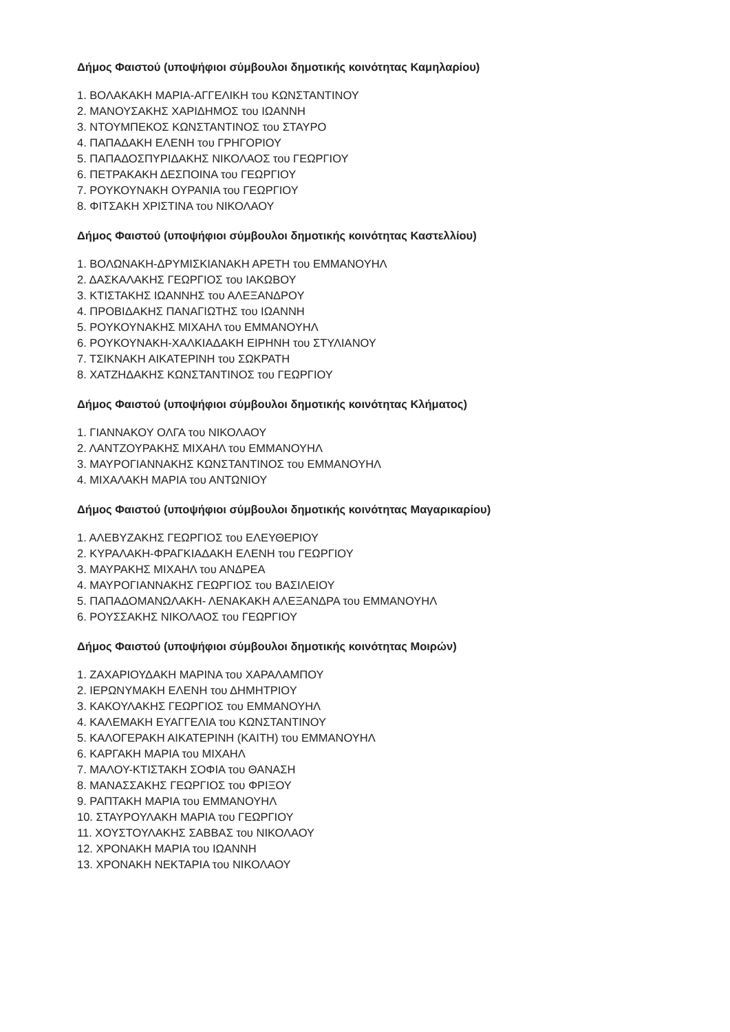Δήμος Φαιστού (υποψήφιοι σύμβουλοι δημοτικής κοινότητας Καμηλαρίου)
1. ΒΟΛΑΚΑΚΗ ΜΑΡΙΑ-ΑΓΓΕΛΙΚΗ του ΚΩΝΣΤΑΝΤΙΝΟΥ
2. ΜΑΝΟΥΣΑΚΗΣ ΧΑΡΙΔΗΜΟΣ του ΙΩΑΝΝΗ
3. ΝΤΟΥΜΠΕΚΟΣ ΚΩΝΣΤΑΝΤΙΝΟΣ του ΣΤΑΥΡΟ
4. ΠΑΠΑΔΑΚΗ ΕΛΕΝΗ του ΓΡΗΓΟΡΙΟΥ
5. ΠΑΠΑΔΟΣΠΥΡΙΔΑΚΗΣ ΝΙΚΟΛΑΟΣ του ΓΕΩΡΓΙΟΥ
6. ΠΕΤΡΑΚΑΚΗ ΔΕΣΠΟΙΝΑ του ΓΕΩΡΓΙΟΥ
7. ΡΟΥΚΟΥΝΑΚΗ ΟΥΡΑΝΙΑ του ΓΕΩΡΓΙΟΥ
8. ΦΙΤΣΑΚΗ ΧΡΙΣΤΙΝΑ του ΝΙΚΟΛΑΟΥ
Δήμος Φαιστού (υποψήφιοι σύμβουλοι δημοτικής κοινότητας Καστελλίου)
1. ΒΟΛΩΝΑΚΗ-ΔΡΥΜΙΣΚΙΑΝΑΚΗ ΑΡΕΤΗ του ΕΜΜΑΝΟΥΗΛ
2. ΔΑΣΚΑΛΑΚΗΣ ΓΕΩΡΓΙΟΣ του ΙΑΚΩΒΟΥ
3. ΚΤΙΣΤΑΚΗΣ ΙΩΑΝΝΗΣ του ΑΛΕΞΑΝΔΡΟΥ
4. ΠΡΟΒΙΔΑΚΗΣ ΠΑΝΑΓΙΩΤΗΣ του ΙΩΑΝΝΗ
5. ΡΟΥΚΟΥΝΑΚΗΣ ΜΙΧΑΗΛ του ΕΜΜΑΝΟΥΗΛ
6. ΡΟΥΚΟΥΝΑΚΗ-ΧΑΛΚΙΑΔΑΚΗ ΕΙΡΗΝΗ του ΣΤΥΛΙΑΝΟΥ
7. ΤΣΙΚΝΑΚΗ ΑΙΚΑΤΕΡΙΝΗ του ΣΩΚΡΑΤΗ
8. ΧΑΤΖΗΔΑΚΗΣ ΚΩΝΣΤΑΝΤΙΝΟΣ του ΓΕΩΡΓΙΟΥ
Δήμος Φαιστού (υποψήφιοι σύμβουλοι δημοτικής κοινότητας Κλήματος)
1. ΓΙΑΝΝΑΚΟΥ ΟΛΓΑ του ΝΙΚΟΛΑΟΥ
2. ΛΑΝΤΖΟΥΡΑΚΗΣ ΜΙΧΑΗΛ του ΕΜΜΑΝΟΥΗΛ
3. ΜΑΥΡΟΓΙΑΝΝΑΚΗΣ ΚΩΝΣΤΑΝΤΙΝΟΣ του ΕΜΜΑΝΟΥΗΛ
4. ΜΙΧΑΛΑΚΗ ΜΑΡΙΑ του ΑΝΤΩΝΙΟΥ
Δήμος Φαιστού (υποψήφιοι σύμβουλοι δημοτικής κοινότητας Μαγαρικαρίου)
1. ΑΛΕΒΥΖΑΚΗΣ ΓΕΩΡΓΙΟΣ του ΕΛΕΥΘΕΡΙΟΥ
2. ΚΥΡΑΛΑΚΗ-ΦΡΑΓΚΙΑΔΑΚΗ ΕΛΕΝΗ του ΓΕΩΡΓΙΟΥ
3. ΜΑΥΡΑΚΗΣ ΜΙΧΑΗΛ του ΑΝΔΡΕΑ
4. ΜΑΥΡΟΓΙΑΝΝΑΚΗΣ ΓΕΩΡΓΙΟΣ του ΒΑΣΙΛΕΙΟΥ
5. ΠΑΠΑΔΟΜΑΝΩΛΑΚΗ- ΛΕΝΑΚΑΚΗ ΑΛΕΞΑΝΔΡΑ του ΕΜΜΑΝΟΥΗΛ
6. ΡΟΥΣΣΑΚΗΣ ΝΙΚΟΛΑΟΣ του ΓΕΩΡΓΙΟΥ
Δήμος Φαιστού (υποψήφιοι σύμβουλοι δημοτικής κοινότητας Μοιρών)
1. ΖΑΧΑΡΙΟΥΔΑΚΗ ΜΑΡΙΝΑ του ΧΑΡΑΛΑΜΠΟΥ
2. ΙΕΡΩΝΥΜΑΚΗ ΕΛΕΝΗ του ΔΗΜΗΤΡΙΟΥ
3. ΚΑΚΟΥΛΑΚΗΣ ΓΕΩΡΓΙΟΣ του ΕΜΜΑΝΟΥΗΛ
4. ΚΑΛΕΜΑΚΗ ΕΥΑΓΓΕΛΙΑ του ΚΩΝΣΤΑΝΤΙΝΟΥ
5. ΚΑΛΟΓΕΡΑΚΗ ΑΙΚΑΤΕΡΙΝΗ (ΚΑΙΤΗ) του ΕΜΜΑΝΟΥΗΛ
6. ΚΑΡΓΑΚΗ ΜΑΡΙΑ του ΜΙΧΑΗΛ
7. ΜΑΛΟΥ-ΚΤΙΣΤΑΚΗ ΣΟΦΙΑ του ΘΑΝΑΣΗ
8. ΜΑΝΑΣΣΑΚΗΣ ΓΕΩΡΓΙΟΣ του ΦΡΙΞΟΥ
9. ΡΑΠΤΑΚΗ ΜΑΡΙΑ του ΕΜΜΑΝΟΥΗΛ
10. ΣΤΑΥΡΟΥΛΑΚΗ ΜΑΡΙΑ του ΓΕΩΡΓΙΟΥ
11. ΧΟΥΣΤΟΥΛΑΚΗΣ ΣΑΒΒΑΣ του ΝΙΚΟΛΑΟΥ
12. ΧΡΟΝΑΚΗ ΜΑΡΙΑ του ΙΩΑΝΝΗ
13. ΧΡΟΝΑΚΗ ΝΕΚΤΑΡΙΑ του ΝΙΚΟΛΑΟΥ